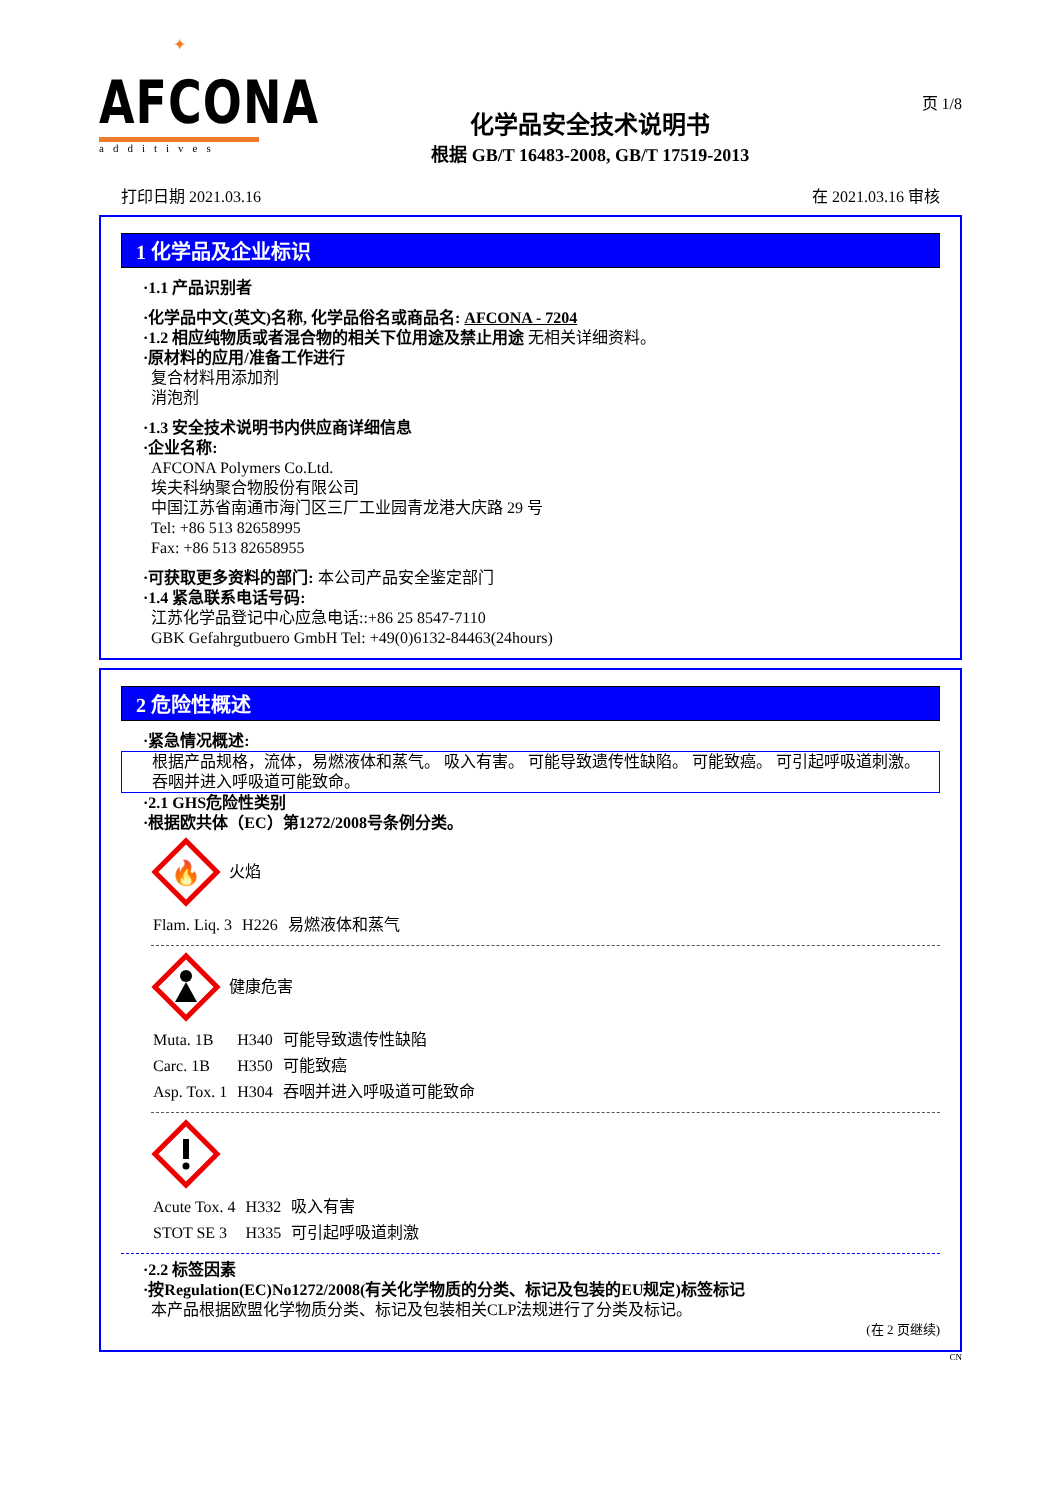✦
AFCONA
additives
化学品安全技术说明书
根据 GB/T 16483-2008, GB/T 17519-2013
页 1/8
打印日期 2021.03.16 在 2021.03.16 审核
1 化学品及企业标识
·1.1 产品识别者
·化学品中文(英文)名称, 化学品俗名或商品名: AFCONA - 7204
·1.2 相应纯物质或者混合物的相关下位用途及禁止用途 无相关详细资料。
·原材料的应用/准备工作进行
复合材料用添加剂
消泡剂
·1.3 安全技术说明书内供应商详细信息
·企业名称:
AFCONA Polymers Co.Ltd.
埃夫科纳聚合物股份有限公司
中国江苏省南通市海门区三厂工业园青龙港大庆路 29 号
Tel: +86 513 82658995
Fax: +86 513 82658955
·可获取更多资料的部门: 本公司产品安全鉴定部门
·1.4 紧急联系电话号码:
江苏化学品登记中心应急电话::+86 25 8547-7110
GBK Gefahrgutbuero GmbH Tel: +49(0)6132-84463(24hours)
2 危险性概述
·紧急情况概述:
根据产品规格，流体，易燃液体和蒸气。 吸入有害。 可能导致遗传性缺陷。 可能致癌。 可引起呼吸道刺激。 吞咽并进入呼吸道可能致命。
·2.1 GHS危险性类别
·根据欧共体（EC）第1272/2008号条例分类。
🔥
火焰
| Flam. Liq. 3 | H226 | 易燃液体和蒸气 |
健康危害
| Muta. 1B | H340 | 可能导致遗传性缺陷 |
| Carc. 1B | H350 | 可能致癌 |
| Asp. Tox. 1 | H304 | 吞咽并进入呼吸道可能致命 |
| Acute Tox. 4 | H332 | 吸入有害 |
| STOT SE 3 | H335 | 可引起呼吸道刺激 |
·2.2 标签因素
·按Regulation(EC)No1272/2008(有关化学物质的分类、标记及包装的EU规定)标签标记
本产品根据欧盟化学物质分类、标记及包装相关CLP法规进行了分类及标记。
(在 2 页继续)
CN